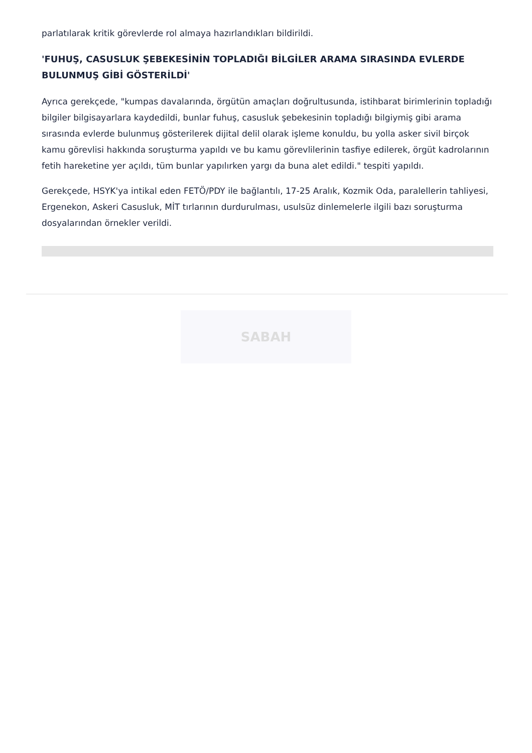parlatılarak kritik görevlerde rol almaya hazırlandıkları bildirildi.
'FUHUŞ, CASUSLUK ŞEBEKESİNİN TOPLADIĞI BİLGİLER ARAMA SIRASINDA EVLERDE BULUNMUŞ GİBİ GÖSTERİLDİ'
Ayrıca gerekçede, "kumpas davalarında, örgütün amaçları doğrultusunda, istihbarat birimlerinin topladığı bilgiler bilgisayarlara kaydedildi, bunlar fuhuş, casusluk şebekesinin topladığı bilgiymiş gibi arama sırasında evlerde bulunmuş gösterilerek dijital delil olarak işleme konuldu, bu yolla asker sivil birçok kamu görevlisi hakkında soruşturma yapıldı ve bu kamu görevlilerinin tasfiye edilerek, örgüt kadrolarının fetih hareketine yer açıldı, tüm bunlar yapılırken yargı da buna alet edildi." tespiti yapıldı.
Gerekçede, HSYK'ya intikal eden FETÖ/PDY ile bağlantılı, 17-25 Aralık, Kozmik Oda, paralellerin tahliyesi, Ergenekon, Askeri Casusluk, MİT tırlarının durdurulması, usulsüz dinlemelerle ilgili bazı soruşturma dosyalarından örnekler verildi.
SABAH